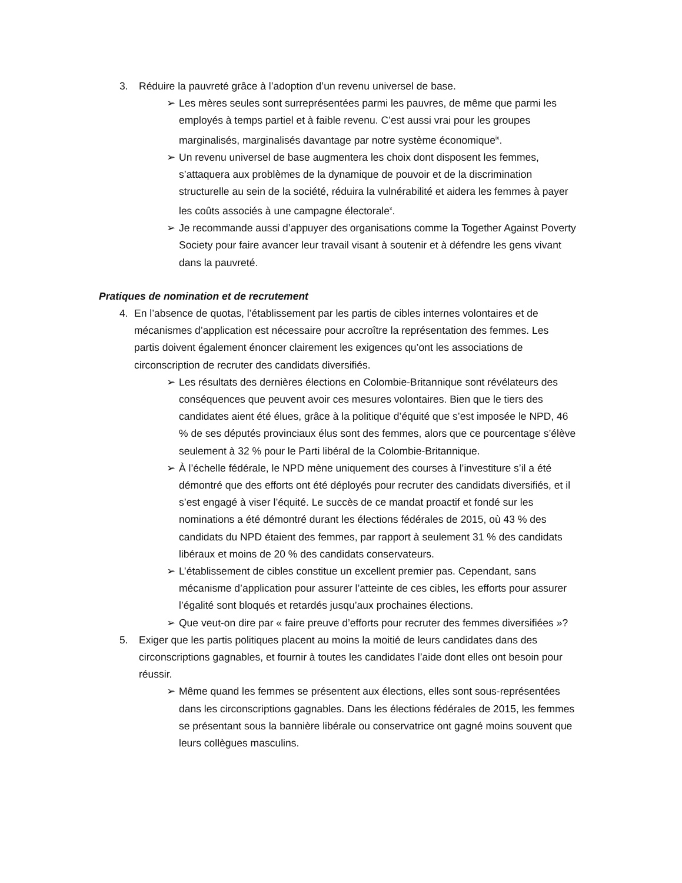3. Réduire la pauvreté grâce à l’adoption d’un revenu universel de base.
➢ Les mères seules sont surreprésentées parmi les pauvres, de même que parmi les employés à temps partiel et à faible revenu. C’est aussi vrai pour les groupes marginalisés, marginalisés davantage par notre système économique<sup>ix</sup>.
➢ Un revenu universel de base augmentera les choix dont disposent les femmes, s’attaquera aux problèmes de la dynamique de pouvoir et de la discrimination structurelle au sein de la société, réduira la vulnérabilité et aidera les femmes à payer les coûts associés à une campagne électorale<sup>x</sup>.
➢ Je recommande aussi d’appuyer des organisations comme la Together Against Poverty Society pour faire avancer leur travail visant à soutenir et à défendre les gens vivant dans la pauvreté.
Pratiques de nomination et de recrutement
4. En l’absence de quotas, l’établissement par les partis de cibles internes volontaires et de mécanismes d’application est nécessaire pour accroître la représentation des femmes. Les partis doivent également énoncer clairement les exigences qu’ont les associations de circonscription de recruter des candidats diversifiés.
➢ Les résultats des dernières élections en Colombie-Britannique sont révélateurs des conséquences que peuvent avoir ces mesures volontaires. Bien que le tiers des candidates aient été élues, grâce à la politique d’équité que s’est imposée le NPD, 46 % de ses députés provinciaux élus sont des femmes, alors que ce pourcentage s’élève seulement à 32 % pour le Parti libéral de la Colombie-Britannique.
➢ À l’échelle fédérale, le NPD mène uniquement des courses à l’investiture s’il a été démontré que des efforts ont été déployés pour recruter des candidats diversifiés, et il s’est engagé à viser l’équité. Le succès de ce mandat proactif et fondé sur les nominations a été démontré durant les élections fédérales de 2015, où 43 % des candidats du NPD étaient des femmes, par rapport à seulement 31 % des candidats libéraux et moins de 20 % des candidats conservateurs.
➢ L’établissement de cibles constitue un excellent premier pas. Cependant, sans mécanisme d’application pour assurer l’atteinte de ces cibles, les efforts pour assurer l’égalité sont bloqués et retardés jusqu’aux prochaines élections.
➢ Que veut-on dire par « faire preuve d’efforts pour recruter des femmes diversifiées »?
5. Exiger que les partis politiques placent au moins la moitié de leurs candidates dans des circonscriptions gagnables, et fournir à toutes les candidates l’aide dont elles ont besoin pour réussir.
➢ Même quand les femmes se présentent aux élections, elles sont sous-représentées dans les circonscriptions gagnables. Dans les élections fédérales de 2015, les femmes se présentant sous la bannière libérale ou conservatrice ont gagné moins souvent que leurs collègues masculins.